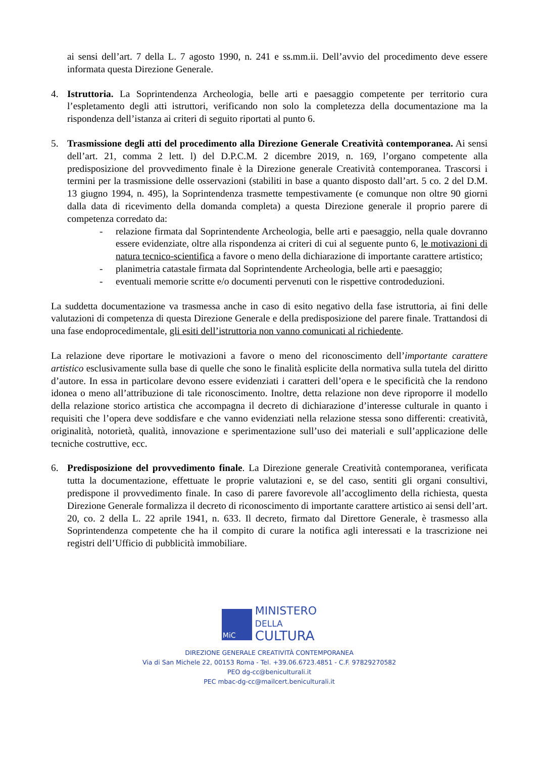ai sensi dell’art. 7 della L. 7 agosto 1990, n. 241 e ss.mm.ii. Dell’avvio del procedimento deve essere informata questa Direzione Generale.
4. Istruttoria. La Soprintendenza Archeologia, belle arti e paesaggio competente per territorio cura l’espletamento degli atti istruttori, verificando non solo la completezza della documentazione ma la rispondenza dell’istanza ai criteri di seguito riportati al punto 6.
5. Trasmissione degli atti del procedimento alla Direzione Generale Creatività contemporanea. Ai sensi dell’art. 21, comma 2 lett. l) del D.P.C.M. 2 dicembre 2019, n. 169, l’organo competente alla predisposizione del provvedimento finale è la Direzione generale Creatività contemporanea. Trascorsi i termini per la trasmissione delle osservazioni (stabiliti in base a quanto disposto dall’art. 5 co. 2 del D.M. 13 giugno 1994, n. 495), la Soprintendenza trasmette tempestivamente (e comunque non oltre 90 giorni dalla data di ricevimento della domanda completa) a questa Direzione generale il proprio parere di competenza corredato da:
- relazione firmata dal Soprintendente Archeologia, belle arti e paesaggio, nella quale dovranno essere evidenziate, oltre alla rispondenza ai criteri di cui al seguente punto 6, le motivazioni di natura tecnico-scientifica a favore o meno della dichiarazione di importante carattere artistico;
- planimetria catastale firmata dal Soprintendente Archeologia, belle arti e paesaggio;
- eventuali memorie scritte e/o documenti pervenuti con le rispettive controdeduzioni.
La suddetta documentazione va trasmessa anche in caso di esito negativo della fase istruttoria, ai fini delle valutazioni di competenza di questa Direzione Generale e della predisposizione del parere finale. Trattandosi di una fase endoprocedimentale, gli esiti dell’istruttoria non vanno comunicati al richiedente.
La relazione deve riportare le motivazioni a favore o meno del riconoscimento dell’importante carattere artistico esclusivamente sulla base di quelle che sono le finalità esplicite della normativa sulla tutela del diritto d’autore. In essa in particolare devono essere evidenziati i caratteri dell’opera e le specificità che la rendono idonea o meno all’attribuzione di tale riconoscimento. Inoltre, detta relazione non deve riproporre il modello della relazione storico artistica che accompagna il decreto di dichiarazione d’interesse culturale in quanto i requisiti che l’opera deve soddisfare e che vanno evidenziati nella relazione stessa sono differenti: creatività, originalità, notorietà, qualità, innovazione e sperimentazione sull’uso dei materiali e sull’applicazione delle tecniche costruttive, ecc.
6. Predisposizione del provvedimento finale. La Direzione generale Creatività contemporanea, verificata tutta la documentazione, effettuate le proprie valutazioni e, se del caso, sentiti gli organi consultivi, predispone il provvedimento finale. In caso di parere favorevole all’accoglimento della richiesta, questa Direzione Generale formalizza il decreto di riconoscimento di importante carattere artistico ai sensi dell’art. 20, co. 2 della L. 22 aprile 1941, n. 633. Il decreto, firmato dal Direttore Generale, è trasmesso alla Soprintendenza competente che ha il compito di curare la notifica agli interessati e la trascrizione nei registri dell’Ufficio di pubblicità immobiliare.
MiC
MINISTERO
DELLA
CULTURA
DIREZIONE GENERALE CREATIVITÀ CONTEMPORANEA
Via di San Michele 22, 00153 Roma - Tel. +39.06.6723.4851 - C.F. 97829270582
PEO dg-cc@beniculturali.it
PEC mbac-dg-cc@mailcert.beniculturali.it